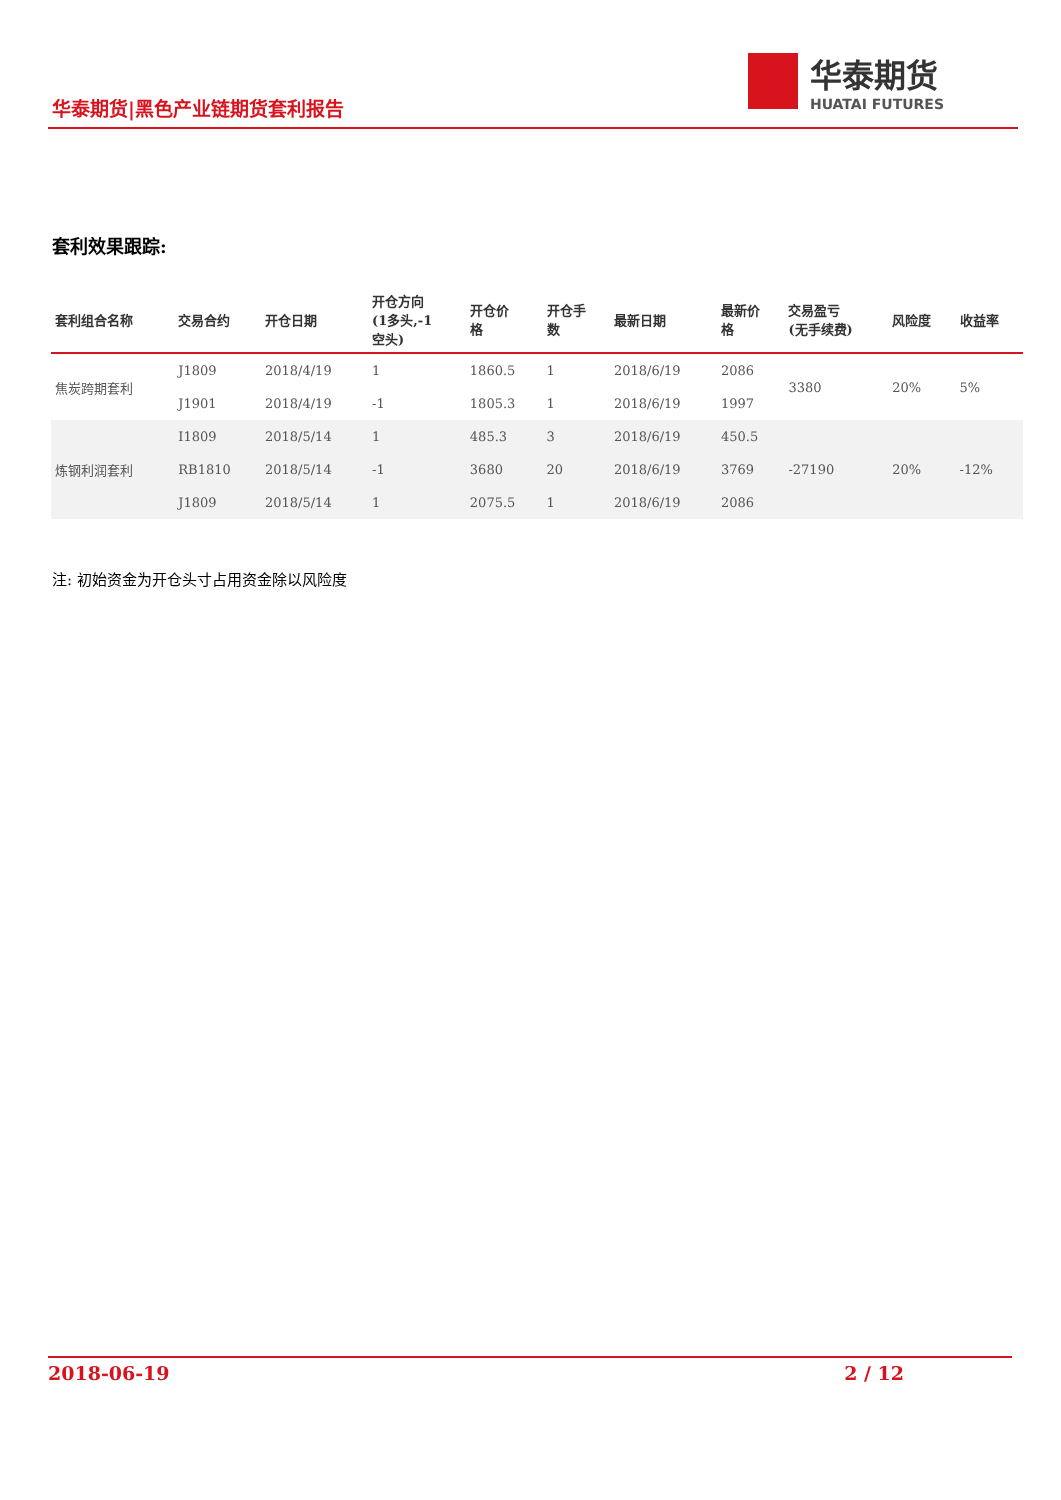华泰期货|黑色产业链期货套利报告
华泰期货
HUATAI FUTURES
套利效果跟踪:
| 套利组合名称 | 交易合约 | 开仓日期 | 开仓方向 (1多头,-1 空头) | 开仓价 格 | 开仓手 数 | 最新日期 | 最新价 格 | 交易盈亏 (无手续费) | 风险度 | 收益率 |
| --- | --- | --- | --- | --- | --- | --- | --- | --- | --- | --- |
| 焦炭跨期套利 | J1809 | 2018/4/19 | 1 | 1860.5 | 1 | 2018/6/19 | 2086 | 3380 | 20% | 5% |
| | J1901 | 2018/4/19 | -1 | 1805.3 | 1 | 2018/6/19 | 1997 | | | |
| 炼钢利润套利 | I1809 | 2018/5/14 | 1 | 485.3 | 3 | 2018/6/19 | 450.5 | -27190 | 20% | -12% |
| | RB1810 | 2018/5/14 | -1 | 3680 | 20 | 2018/6/19 | 3769 | | | |
| | J1809 | 2018/5/14 | 1 | 2075.5 | 1 | 2018/6/19 | 2086 | | | |
注: 初始资金为开仓头寸占用资金除以风险度
2018-06-19 2 / 12